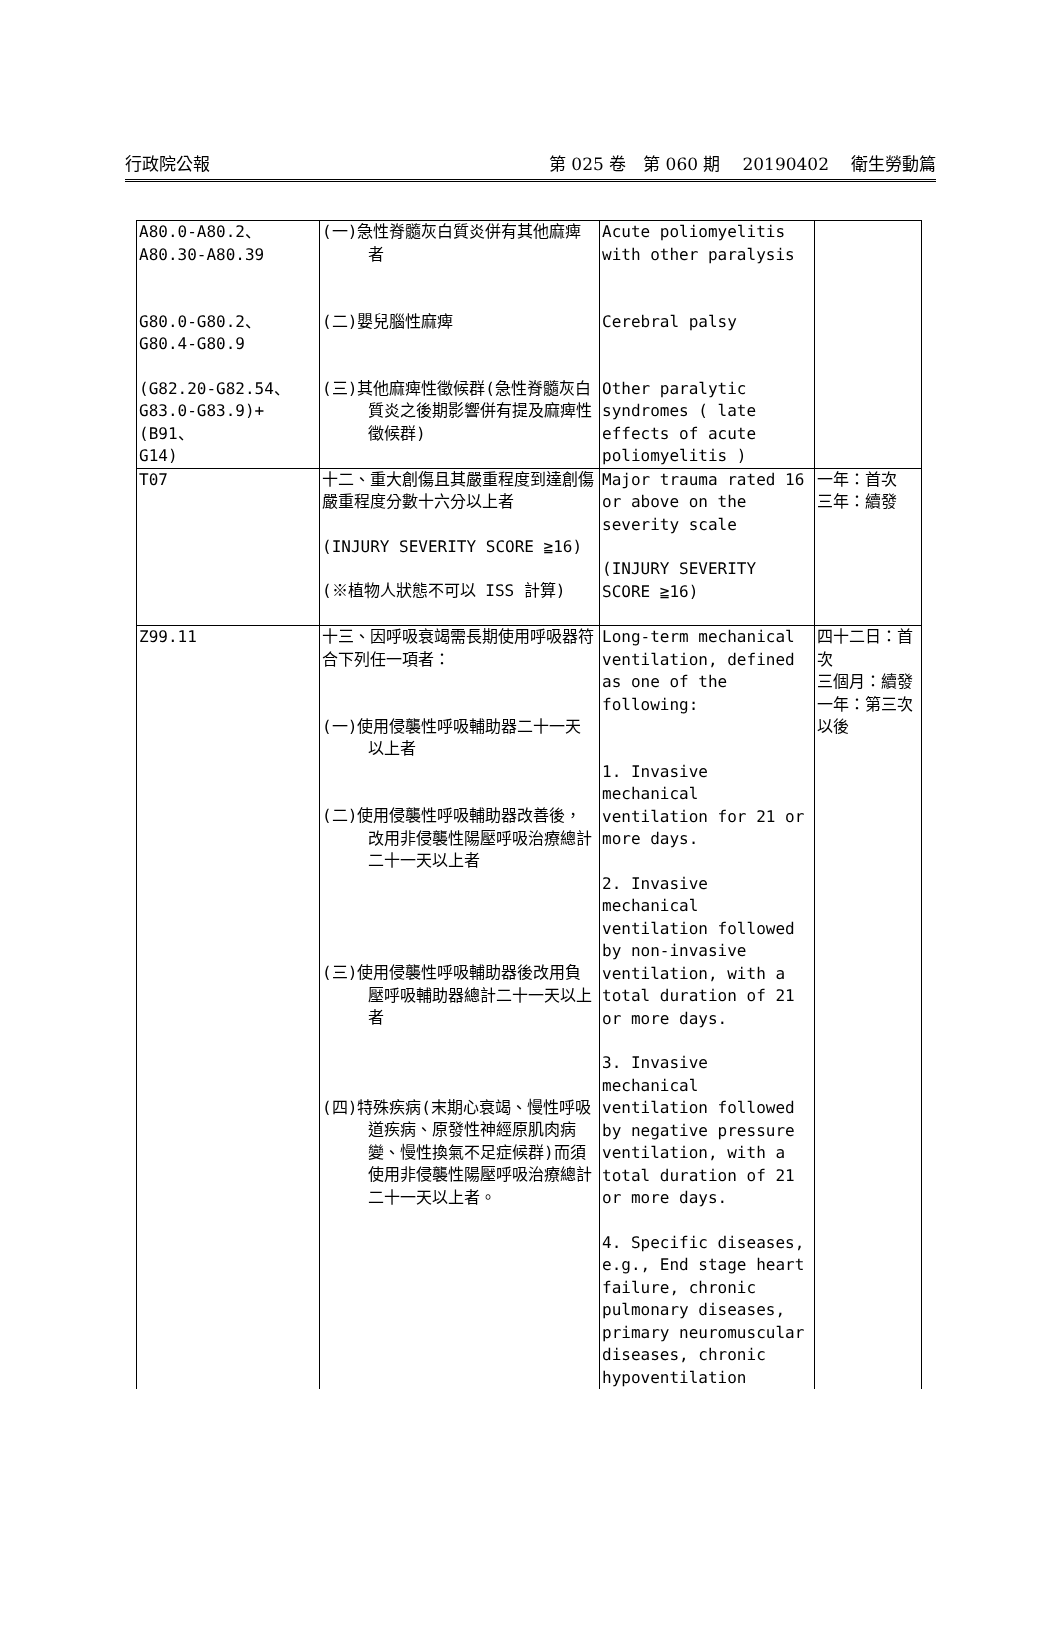行政院公報 第 025 卷　第 060 期 20190402 衛生勞動篇
| A80.0-A80.2、 A80.30-A80.39 G80.0-G80.2、 G80.4-G80.9 (G82.20-G82.54、 G83.0-G83.9)+(B91、 G14) | (一)急性脊髓灰白質炎併有其他麻痺者 (二)嬰兒腦性麻痺 (三)其他麻痺性徵候群(急性脊髓灰白質炎之後期影響併有提及麻痺性徵候群) | Acute poliomyelitis with other paralysis Cerebral palsy Other paralytic syndromes ( late effects of acute poliomyelitis ) | |
| T07 | 十二、重大創傷且其嚴重程度到達創傷嚴重程度分數十六分以上者 (INJURY SEVERITY SCORE ≧16) (※植物人狀態不可以 ISS 計算) | Major trauma rated 16 or above on the severity scale (INJURY SEVERITY SCORE ≧16) | 一年：首次 三年：續發 |
| Z99.11 | 十三、因呼吸衰竭需長期使用呼吸器符合下列任一項者： (一)使用侵襲性呼吸輔助器二十一天以上者 (二)使用侵襲性呼吸輔助器改善後，改用非侵襲性陽壓呼吸治療總計二十一天以上者 (三)使用侵襲性呼吸輔助器後改用負壓呼吸輔助器總計二十一天以上者 (四)特殊疾病(末期心衰竭、慢性呼吸道疾病、原發性神經原肌肉病變、慢性換氣不足症候群)而須使用非侵襲性陽壓呼吸治療總計二十一天以上者。 | Long-term mechanical ventilation, defined as one of the following: 1. Invasive mechanical ventilation for 21 or more days. 2. Invasive mechanical ventilation followed by non-invasive ventilation, with a total duration of 21 or more days. 3. Invasive mechanical ventilation followed by negative pressure ventilation, with a total duration of 21 or more days. 4. Specific diseases, e.g., End stage heart failure, chronic pulmonary diseases, primary neuromuscular diseases, chronic hypoventilation | 四十二日：首次 三個月：續發 一年：第三次以後 |